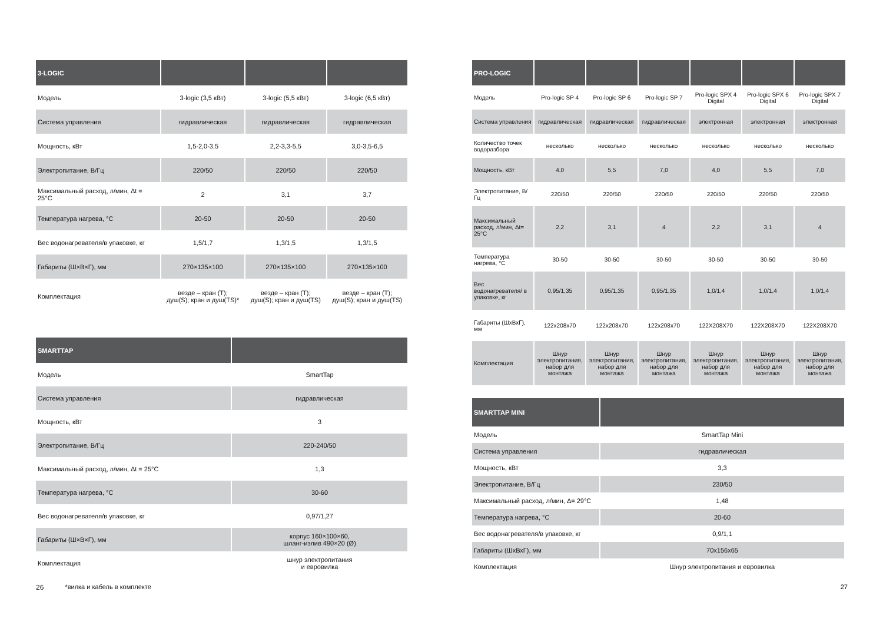| 3-LOGIC | | | |
| --- | --- | --- | --- |
| Модель | 3-logic (3,5 кВт) | 3-logic (5,5 кВт) | 3-logic (6,5 кВт) |
| Система управления | гидравлическая | гидравлическая | гидравлическая |
| Мощность, кВт | 1,5-2,0-3,5 | 2,2-3,3-5,5 | 3,0-3,5-6,5 |
| Электропитание, В/Гц | 220/50 | 220/50 | 220/50 |
| Максимальный расход, л/мин, Δt = 25°C | 2 | 3,1 | 3,7 |
| Температура нагрева, °С | 20-50 | 20-50 | 20-50 |
| Вес водонагревателя/в упаковке, кг | 1,5/1,7 | 1,3/1,5 | 1,3/1,5 |
| Габариты (Ш×В×Г), мм | 270×135×100 | 270×135×100 | 270×135×100 |
| Комплектация | везде – кран (T); душ(S); кран и душ(TS)* | везде – кран (T); душ(S); кран и душ(TS) | везде – кран (T); душ(S); кран и душ(TS) |
| SMARTTAP | |
| --- | --- |
| Модель | SmartTap |
| Система управления | гидравлическая |
| Мощность, кВт | 3 |
| Электропитание, В/Гц | 220-240/50 |
| Максимальный расход, л/мин, Δt = 25°C | 1,3 |
| Температура нагрева, °С | 30-60 |
| Вес водонагревателя/в упаковке, кг | 0,97/1,27 |
| Габариты (Ш×В×Г), мм | корпус 160×100×60, шланг-излив 490×20 (Ø) |
| Комплектация | шнур электропитания и евровилка |
26 *вилка и кабель в комплекте
| PRO-LOGIC | | | | | | |
| --- | --- | --- | --- | --- | --- | --- |
| Модель | Pro-logic SP 4 | Pro-logic SP 6 | Pro-logic SP 7 | Pro-logic SPX 4 Digital | Pro-logic SPX 6 Digital | Pro-logic SPX 7 Digital |
| Система управления | гидравлическая | гидравлическая | гидравлическая | электронная | электронная | электронная |
| Количество точек водоразбора | несколько | несколько | несколько | несколько | несколько | несколько |
| Мощность, кВт | 4,0 | 5,5 | 7,0 | 4,0 | 5,5 | 7,0 |
| Электропитание, В/Гц | 220/50 | 220/50 | 220/50 | 220/50 | 220/50 | 220/50 |
| Максимальный расход, л/мин, Δt= 25°C | 2,2 | 3,1 | 4 | 2,2 | 3,1 | 4 |
| Температура нагрева, °С | 30-50 | 30-50 | 30-50 | 30-50 | 30-50 | 30-50 |
| Вес водонагревателя/ в упаковке, кг | 0,95/1,35 | 0,95/1,35 | 0,95/1,35 | 1,0/1,4 | 1,0/1,4 | 1,0/1,4 |
| Габариты (ШхВхГ), мм | 122x208x70 | 122x208x70 | 122x208x70 | 122X208X70 | 122X208X70 | 122X208X70 |
| Комплектация | Шнур электропитания, набор для монтажа | Шнур электропитания, набор для монтажа | Шнур электропитания, набор для монтажа | Шнур электропитания, набор для монтажа | Шнур электропитания, набор для монтажа | Шнур электропитания, набор для монтажа |
| SMARTTAP MINI | |
| --- | --- |
| Модель | SmartTap Mini |
| Система управления | гидравлическая |
| Мощность, кВт | 3,3 |
| Электропитание, В/Гц | 230/50 |
| Максимальный расход, л/мин, Δ= 29°C | 1,48 |
| Температура нагрева, °С | 20-60 |
| Вес водонагревателя/в упаковке, кг | 0,9/1,1 |
| Габариты (ШхВхГ), мм | 70x156x65 |
| Комплектация | Шнур электропитания и евровилка |
27